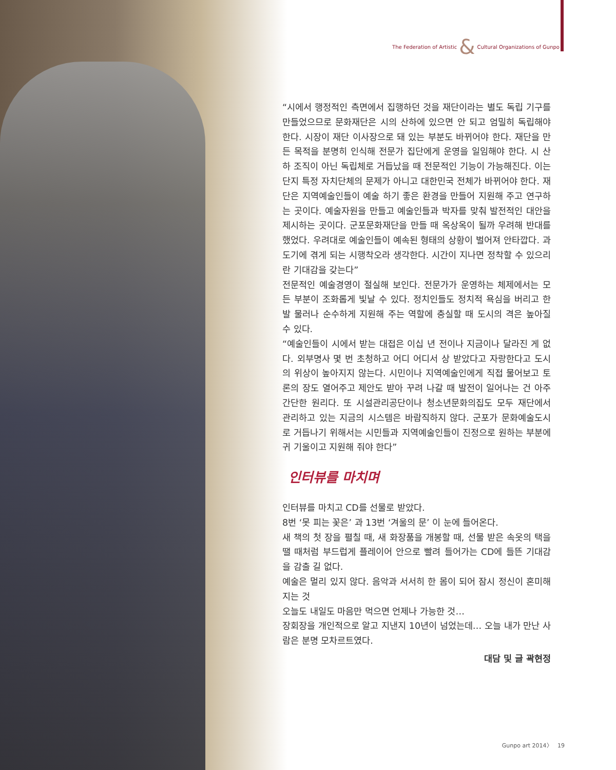The Federation of Artistic & Cultural Organizations of Gunpo
“시에서 행정적인 측면에서 집행하던 것을 재단이라는 별도 독립 기구를 만들었으므로 문화재단은 시의 산하에 있으면 안 되고 엄밀히 독립해야 한다. 시장이 재단 이사장으로 돼 있는 부분도 바뀌어야 한다. 재단을 만든 목적을 분명히 인식해 전문가 집단에게 운영을 일임해야 한다. 시 산하 조직이 아닌 독립체로 거듭났을 때 전문적인 기능이 가능해진다. 이는 단지 특정 자치단체의 문제가 아니고 대한민국 전체가 바뀌어야 한다. 재단은 지역예술인들이 예술 하기 좋은 환경을 만들어 지원해 주고 연구하는 곳이다. 예술자원을 만들고 예술인들과 박자를 맞춰 발전적인 대안을 제시하는 곳이다. 군포문화재단을 만들 때 옥상옥이 될까 우려해 반대를 했었다. 우려대로 예술인들이 예속된 형태의 상황이 벌어져 안타깝다. 과도기에 겪게 되는 시행착오라 생각한다. 시간이 지나면 정착할 수 있으리란 기대감을 갖는다”
전문적인 예술경영이 절실해 보인다. 전문가가 운영하는 체제에서는 모든 부분이 조화롭게 빛날 수 있다. 정치인들도 정치적 욕심을 버리고 한발 물러나 순수하게 지원해 주는 역할에 충실할 때 도시의 격은 높아질 수 있다.
“예술인들이 시에서 받는 대접은 이십 년 전이나 지금이나 달라진 게 없다. 외부명사 몇 번 초청하고 어디 어디서 상 받았다고 자랑한다고 도시의 위상이 높아지지 않는다. 시민이나 지역예술인에게 직접 물어보고 토론의 장도 열어주고 제안도 받아 꾸려 나갈 때 발전이 일어나는 건 아주 간단한 원리다. 또 시설관리공단이나 청소년문화의집도 모두 재단에서 관리하고 있는 지금의 시스템은 바람직하지 않다. 군포가 문화예술도시로 거듭나기 위해서는 시민들과 지역예술인들이 진정으로 원하는 부분에 귀 기울이고 지원해 줘야 한다”
인터뷰를 마치며
인터뷰를 마치고 CD를 선물로 받았다.
8번 ‘못 피는 꽃은’ 과 13번 ‘겨울의 문’ 이 눈에 들어온다.
새 책의 첫 장을 펼칠 때, 새 화장품을 개봉할 때, 선물 받은 속옷의 택을 땔 때처럼 부드럽게 플레이어 안으로 빨려 들어가는 CD에 들뜬 기대감을 감출 길 없다.
예술은 멀리 있지 않다. 음악과 서서히 한 몸이 되어 잠시 정신이 혼미해 지는 것
오늘도 내일도 마음만 먹으면 언제나 가능한 것…
장회장을 개인적으로 알고 지낸지 10년이 넘었는데… 오늘 내가 만난 사람은 분명 모차르트였다.
대담 및 글 곽현정
Gunpo art 2014〉 19